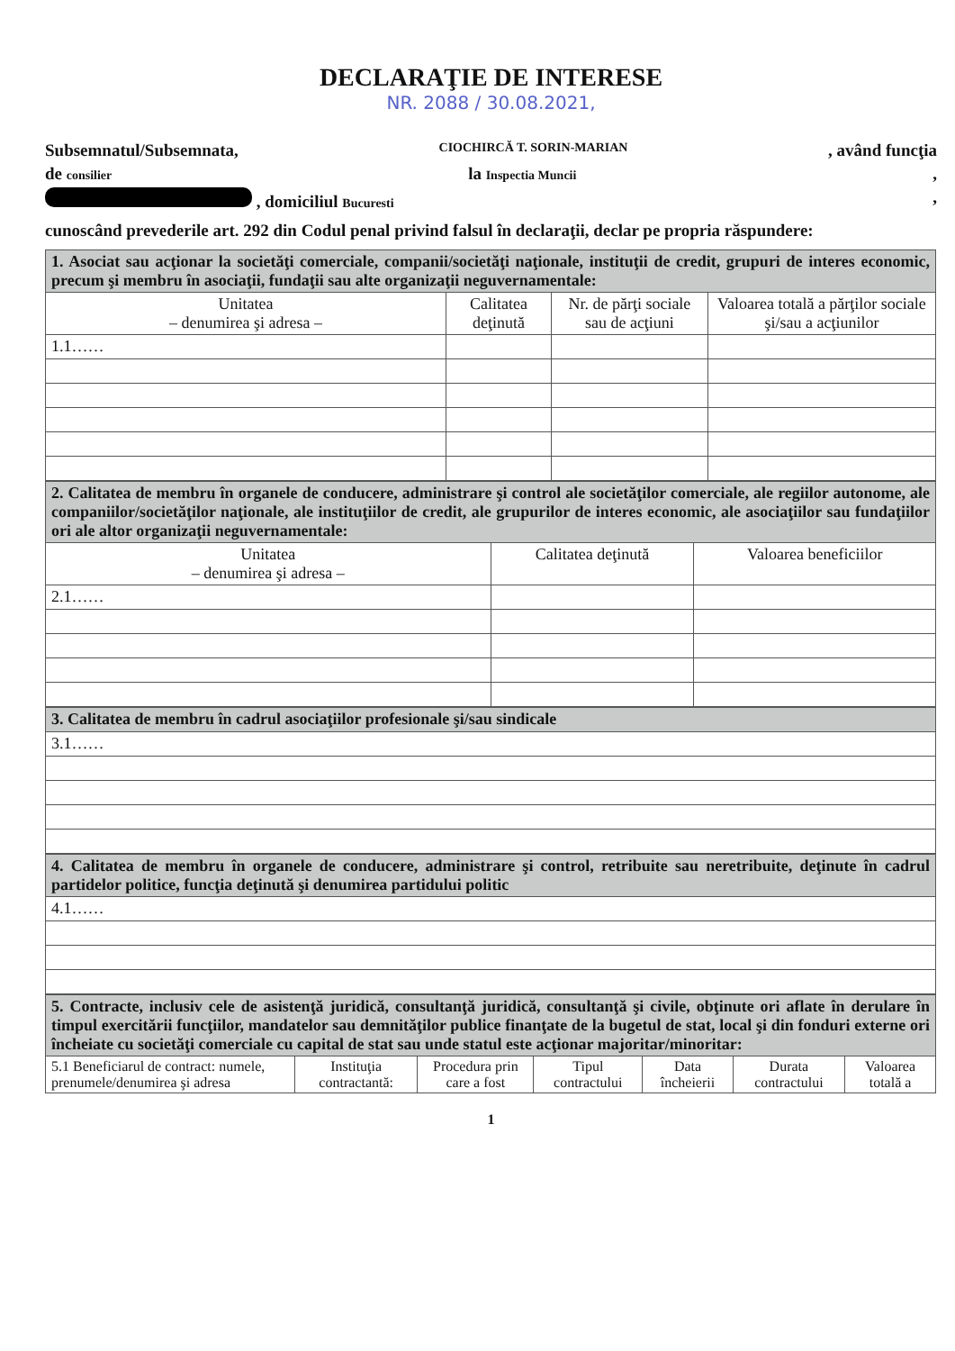DECLARAŢIE DE INTERESE
NR. 2088 / 30.08.2021,
Subsemnatul/Subsemnata, CIOCHIRCĂ T. SORIN-MARIAN, având funcţia
de consilier la Inspectia Muncii,
, domiciliul Bucuresti,
cunoscând prevederile art. 292 din Codul penal privind falsul în declaraţii, declar pe propria răspundere:
| 1. Asociat sau acţionar la societăţi comerciale, companii/societăţi naţionale, instituţii de credit, grupuri de interes economic, precum şi membru în asociaţii, fundaţii sau alte organizaţii neguvernamentale: | | | |
| Unitatea – denumirea şi adresa – | Calitatea deţinută | Nr. de părţi sociale sau de acţiuni | Valoarea totală a părţilor sociale şi/sau a acţiunilor |
| 1.1…… | | | |
| 2. Calitatea de membru în organele de conducere, administrare şi control ale societăţilor comerciale, ale regiilor autonome, ale companiilor/societăţilor naţionale, ale instituţiilor de credit, ale grupurilor de interes economic, ale asociaţiilor sau fundaţiilor ori ale altor organizaţii neguvernamentale: | | |
| Unitatea – denumirea şi adresa – | Calitatea deţinută | Valoarea beneficiilor |
| 2.1…… | | |
| 3. Calitatea de membru în cadrul asociaţiilor profesionale şi/sau sindicale |
| 3.1…… |
| 4. Calitatea de membru în organele de conducere, administrare şi control, retribuite sau neretribuite, deţinute în cadrul partidelor politice, funcţia deţinută şi denumirea partidului politic |
| 4.1…… |
| 5. Contracte, inclusiv cele de asistenţă juridică, consultanţă juridică, consultanţă şi civile, obţinute ori aflate în derulare în timpul exercitării funcţiilor, mandatelor sau demnităţilor publice finanţate de la bugetul de stat, local şi din fonduri externe ori încheiate cu societăţi comerciale cu capital de stat sau unde statul este acţionar majoritar/minoritar: | | | | | | |
| 5.1 Beneficiarul de contract: numele, prenumele/denumirea şi adresa | Instituţia contractantă: | Procedura prin care a fost | Tipul contractului | Data încheierii | Durata contractului | Valoarea totală a |
1